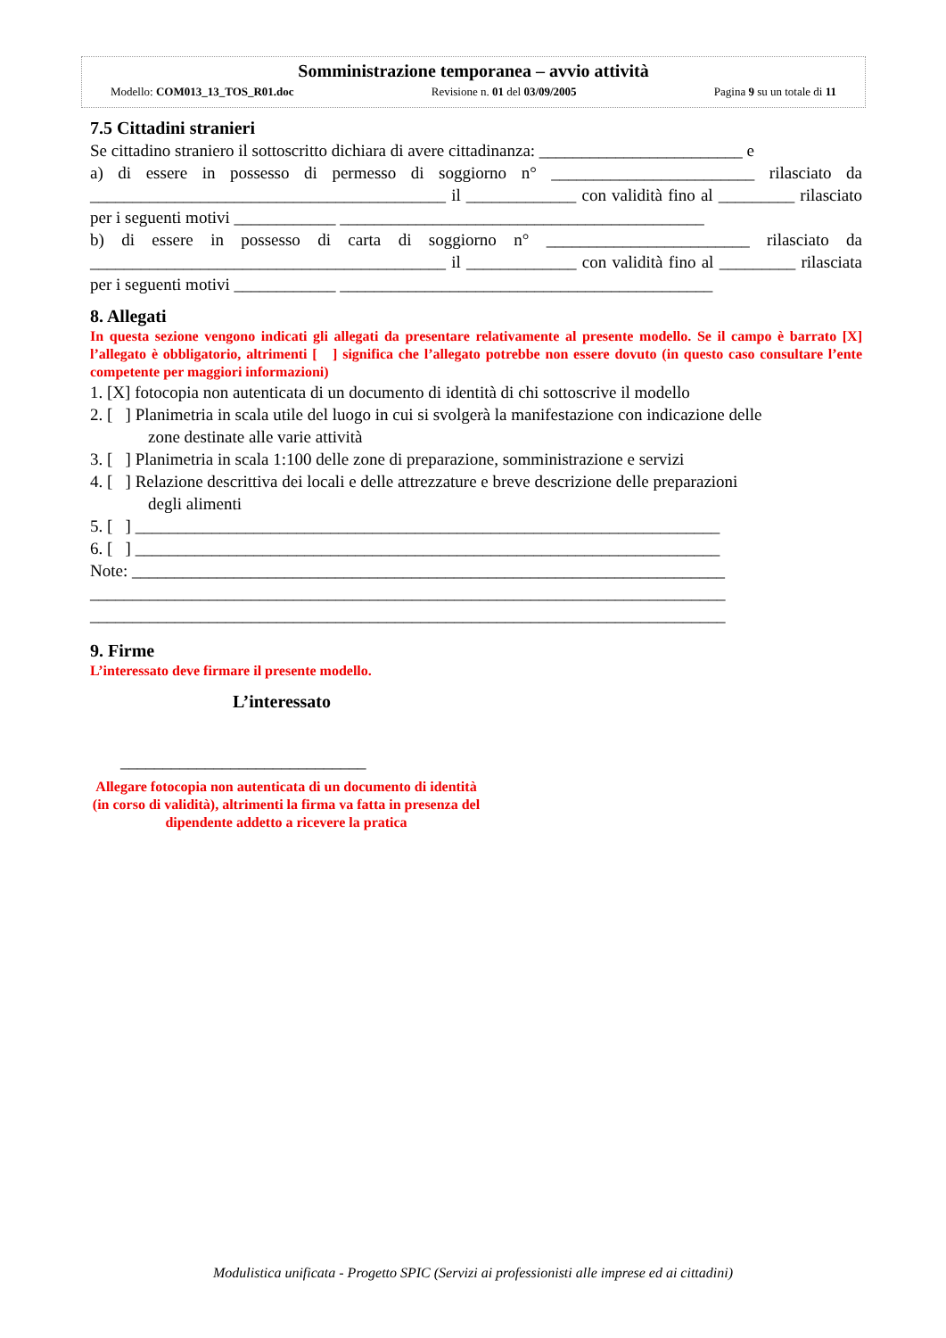Somministrazione temporanea – avvio attività
Modello: COM013_13_TOS_R01.doc Revisione n. 01 del 03/09/2005 Pagina 9 su un totale di 11
7.5 Cittadini stranieri
Se cittadino straniero il sottoscritto dichiara di avere cittadinanza: ________________________ e
a) di essere in possesso di permesso di soggiorno n° ________________________ rilasciato da __________________________________________ il _____________ con validità fino al _________ rilasciato per i seguenti motivi ____________ ___________________________________________
b) di essere in possesso di carta di soggiorno n° ________________________ rilasciato da __________________________________________ il _____________ con validità fino al _________ rilasciata per i seguenti motivi ____________ ____________________________________________
8. Allegati
In questa sezione vengono indicati gli allegati da presentare relativamente al presente modello. Se il campo è barrato [X] l’allegato è obbligatorio, altrimenti [ ] significa che l’allegato potrebbe non essere dovuto (in questo caso consultare l’ente competente per maggiori informazioni)
1. [X] fotocopia non autenticata di un documento di identità di chi sottoscrive il modello
2. [ ] Planimetria in scala utile del luogo in cui si svolgerà la manifestazione con indicazione delle
zone destinate alle varie attività
3. [ ] Planimetria in scala 1:100 delle zone di preparazione, somministrazione e servizi
4. [ ] Relazione descrittiva dei locali e delle attrezzature e breve descrizione delle preparazioni
degli alimenti
5. [ ] _____________________________________________________________________
6. [ ] _____________________________________________________________________
Note: ______________________________________________________________________
___________________________________________________________________________
___________________________________________________________________________
9. Firme
L’interessato deve firmare il presente modello.
L’interessato
_____________________________
Allegare fotocopia non autenticata di un documento di identità (in corso di validità), altrimenti la firma va fatta in presenza del dipendente addetto a ricevere la pratica
Modulistica unificata - Progetto SPIC (Servizi ai professionisti alle imprese ed ai cittadini)